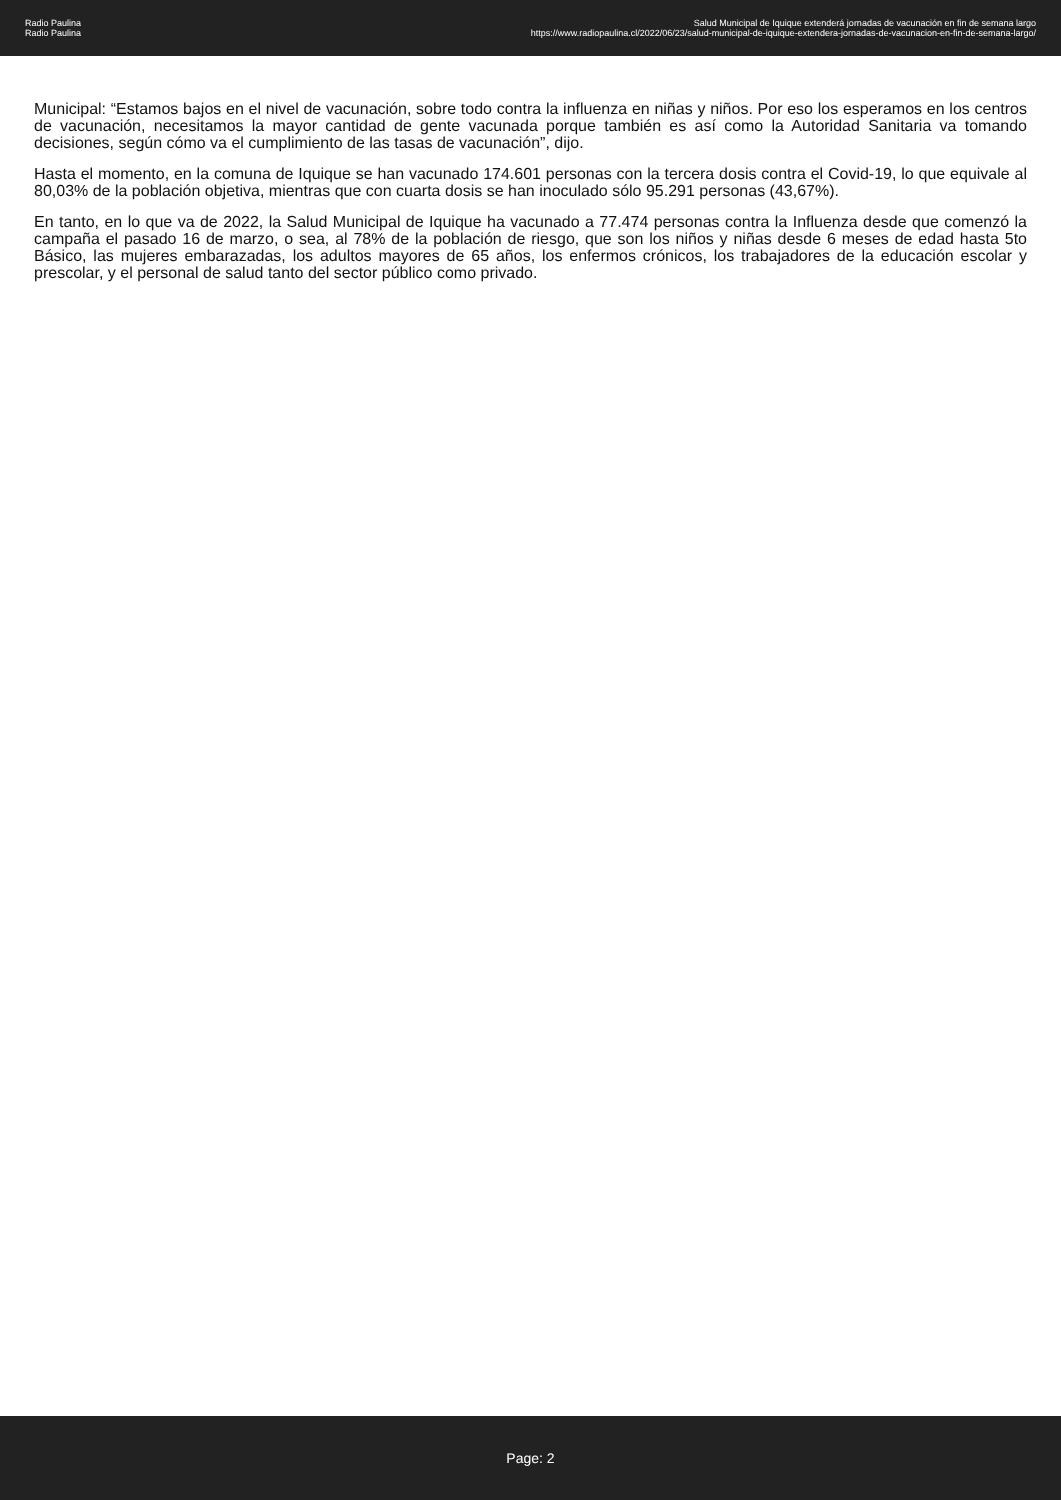Radio Paulina
Radio Paulina
Salud Municipal de Iquique extenderá jornadas de vacunación en fin de semana largo
https://www.radiopaulina.cl/2022/06/23/salud-municipal-de-iquique-extendera-jornadas-de-vacunacion-en-fin-de-semana-largo/
Municipal: “Estamos bajos en el nivel de vacunación, sobre todo contra la influenza en niñas y niños. Por eso los esperamos en los centros de vacunación, necesitamos la mayor cantidad de gente vacunada porque también es así como la Autoridad Sanitaria va tomando decisiones, según cómo va el cumplimiento de las tasas de vacunación”, dijo.
Hasta el momento, en la comuna de Iquique se han vacunado 174.601 personas con la tercera dosis contra el Covid-19, lo que equivale al 80,03% de la población objetiva, mientras que con cuarta dosis se han inoculado sólo 95.291 personas (43,67%).
En tanto, en lo que va de 2022, la Salud Municipal de Iquique ha vacunado a 77.474 personas contra la Influenza desde que comenzó la campaña el pasado 16 de marzo, o sea, al 78% de la población de riesgo, que son los niños y niñas desde 6 meses de edad hasta 5to Básico, las mujeres embarazadas, los adultos mayores de 65 años, los enfermos crónicos, los trabajadores de la educación escolar y prescolar, y el personal de salud tanto del sector público como privado.
Page: 2